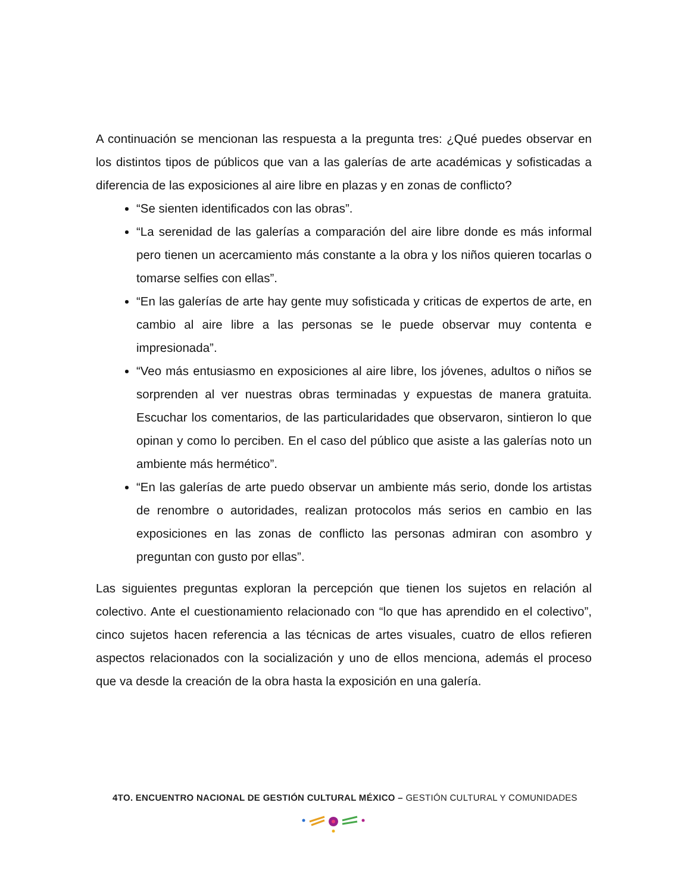A continuación se mencionan las respuesta a la pregunta tres: ¿Qué puedes observar en los distintos tipos de públicos que van a las galerías de arte académicas y sofisticadas a diferencia de las exposiciones al aire libre en plazas y en zonas de conflicto?
“Se sienten identificados con las obras”.
“La serenidad de las galerías a comparación del aire libre donde es más informal pero tienen un acercamiento más constante a la obra y los niños quieren tocarlas o tomarse selfies con ellas”.
“En las galerías de arte hay gente muy sofisticada y criticas de expertos de arte, en cambio al aire libre a las personas se le puede observar muy contenta e impresionada”.
“Veo más entusiasmo en exposiciones al aire libre, los jóvenes, adultos o niños se sorprenden al ver nuestras obras terminadas y expuestas de manera gratuita. Escuchar los comentarios, de las particularidades que observaron, sintieron lo que opinan y como lo perciben. En el caso del público que asiste a las galerías noto un ambiente más hermético”.
“En las galerías de arte puedo observar un ambiente más serio, donde los artistas de renombre o autoridades, realizan protocolos más serios en cambio en las exposiciones en las zonas de conflicto las personas admiran con asombro y preguntan con gusto por ellas”.
Las siguientes preguntas exploran la percepción que tienen los sujetos en relación al colectivo. Ante el cuestionamiento relacionado con “lo que has aprendido en el colectivo”, cinco sujetos hacen referencia a las técnicas de artes visuales, cuatro de ellos refieren aspectos relacionados con la socialización y uno de ellos menciona, además el proceso que va desde la creación de la obra hasta la exposición en una galería.
4TO. ENCUENTRO NACIONAL DE GESTIÓN CULTURAL MÉXICO – GESTIÓN CULTURAL Y COMUNIDADES